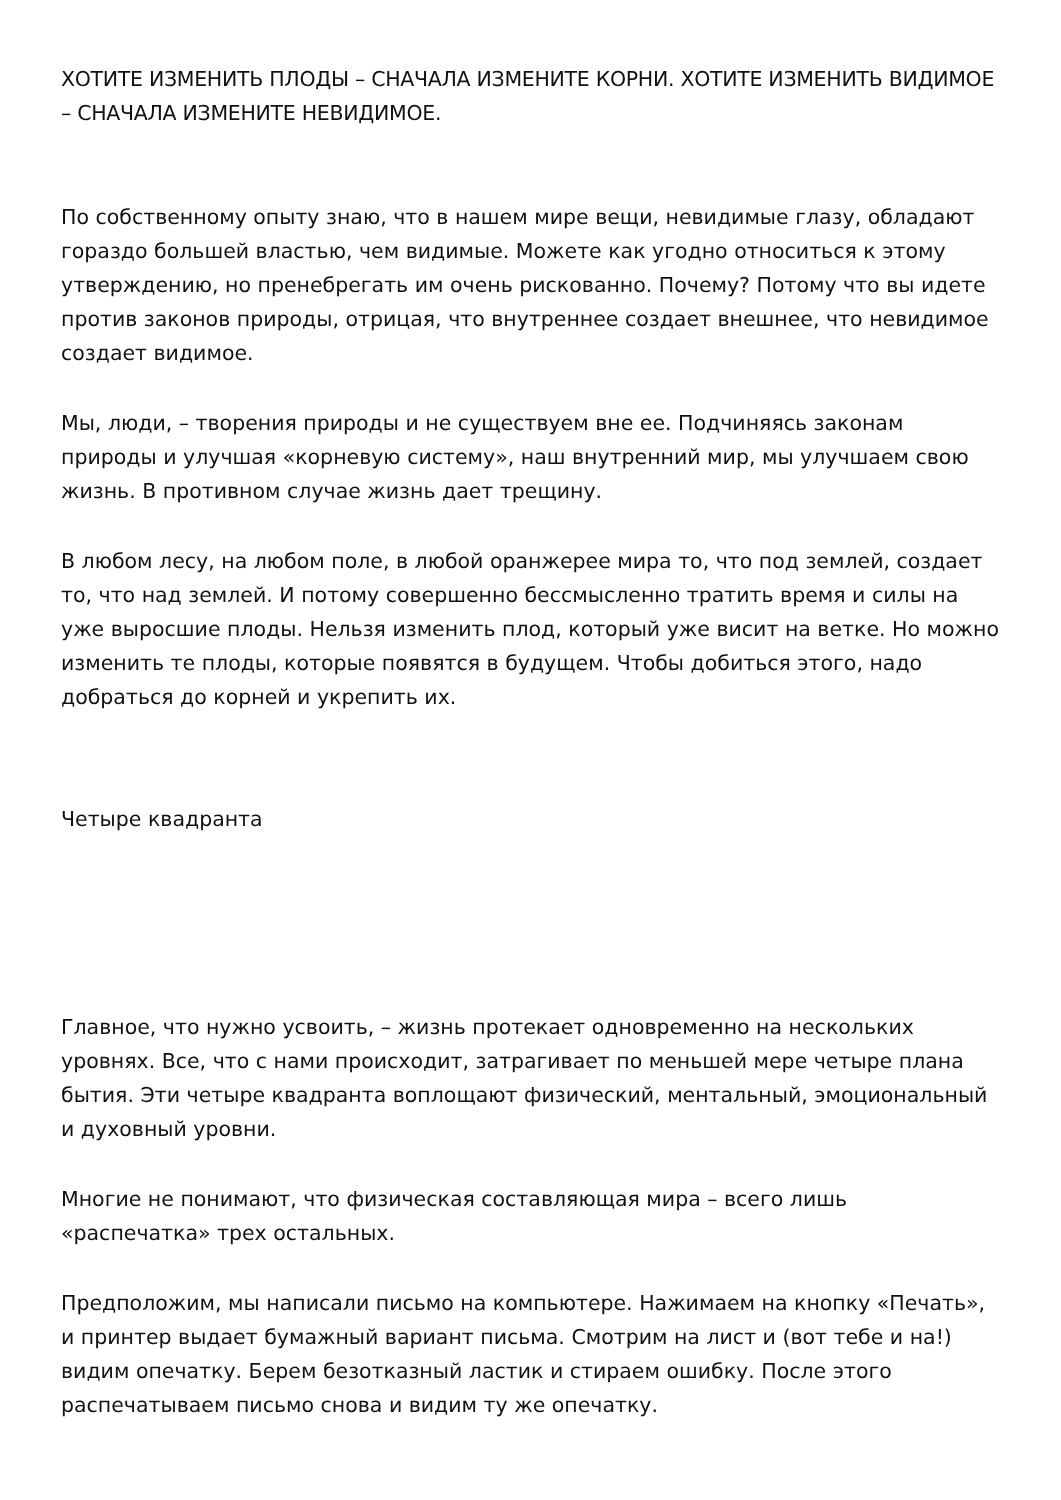ХОТИТЕ ИЗМЕНИТЬ ПЛОДЫ – СНАЧАЛА ИЗМЕНИТЕ КОРНИ. ХОТИТЕ ИЗМЕНИТЬ ВИДИМОЕ – СНАЧАЛА ИЗМЕНИТЕ НЕВИДИМОЕ.
По собственному опыту знаю, что в нашем мире вещи, невидимые глазу, обладают гораздо большей властью, чем видимые. Можете как угодно относиться к этому утверждению, но пренебрегать им очень рискованно. Почему? Потому что вы идете против законов природы, отрицая, что внутреннее создает внешнее, что невидимое создает видимое.
Мы, люди, – творения природы и не существуем вне ее. Подчиняясь законам природы и улучшая «корневую систему», наш внутренний мир, мы улучшаем свою жизнь. В противном случае жизнь дает трещину.
В любом лесу, на любом поле, в любой оранжерее мира то, что под землей, создает то, что над землей. И потому совершенно бессмысленно тратить время и силы на уже выросшие плоды. Нельзя изменить плод, который уже висит на ветке. Но можно изменить те плоды, которые появятся в будущем. Чтобы добиться этого, надо добраться до корней и укрепить их.
Четыре квадранта
Главное, что нужно усвоить, – жизнь протекает одновременно на нескольких уровнях. Все, что с нами происходит, затрагивает по меньшей мере четыре плана бытия. Эти четыре квадранта воплощают физический, ментальный, эмоциональный и духовный уровни.
Многие не понимают, что физическая составляющая мира – всего лишь «распечатка» трех остальных.
Предположим, мы написали письмо на компьютере. Нажимаем на кнопку «Печать», и принтер выдает бумажный вариант письма. Смотрим на лист и (вот тебе и на!) видим опечатку. Берем безотказный ластик и стираем ошибку. После этого распечатываем письмо снова и видим ту же опечатку.